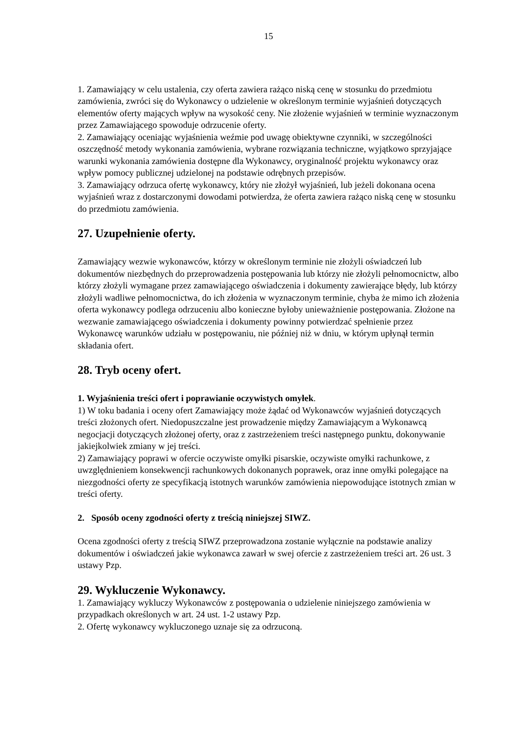15
1. Zamawiający w celu ustalenia, czy oferta zawiera rażąco niską cenę w stosunku do przedmiotu zamówienia, zwróci się do Wykonawcy o udzielenie w określonym terminie wyjaśnień dotyczących elementów oferty mających wpływ na wysokość ceny. Nie złożenie wyjaśnień w terminie wyznaczonym przez Zamawiającego spowoduje odrzucenie oferty.
2. Zamawiający oceniając wyjaśnienia weźmie pod uwagę obiektywne czynniki, w szczególności oszczędność metody wykonania zamówienia, wybrane rozwiązania techniczne, wyjątkowo sprzyjające warunki wykonania zamówienia dostępne dla Wykonawcy, oryginalność projektu wykonawcy oraz wpływ pomocy publicznej udzielonej na podstawie odrębnych przepisów.
3. Zamawiający odrzuca ofertę wykonawcy, który nie złożył wyjaśnień, lub jeżeli dokonana ocena wyjaśnień wraz z dostarczonymi dowodami potwierdza, że oferta zawiera rażąco niską cenę w stosunku do przedmiotu zamówienia.
27. Uzupełnienie oferty.
Zamawiający wezwie wykonawców, którzy w określonym terminie nie złożyli oświadczeń lub dokumentów niezbędnych do przeprowadzenia postępowania lub którzy nie złożyli pełnomocnictw, albo którzy złożyli wymagane przez zamawiającego oświadczenia i dokumenty zawierające błędy, lub którzy złożyli wadliwe pełnomocnictwa, do ich złożenia w wyznaczonym terminie, chyba że mimo ich złożenia oferta wykonawcy podlega odrzuceniu albo konieczne byłoby unieważnienie postępowania. Złożone na wezwanie zamawiającego oświadczenia i dokumenty powinny potwierdzać spełnienie przez Wykonawcę warunków udziału w postępowaniu, nie później niż w dniu, w którym upłynął termin składania ofert.
28. Tryb oceny ofert.
1. Wyjaśnienia treści ofert i poprawianie oczywistych omyłek.
1) W toku badania i oceny ofert Zamawiający może żądać od Wykonawców wyjaśnień dotyczących treści złożonych ofert. Niedopuszczalne jest prowadzenie między Zamawiającym a Wykonawcą negocjacji dotyczących złożonej oferty, oraz z zastrzeżeniem treści następnego punktu, dokonywanie jakiejkolwiek zmiany w jej treści.
2) Zamawiający poprawi w ofercie oczywiste omyłki pisarskie, oczywiste omyłki rachunkowe, z uwzględnieniem konsekwencji rachunkowych dokonanych poprawek, oraz inne omyłki polegające na niezgodności oferty ze specyfikacją istotnych warunków zamówienia niepowodujące istotnych zmian w treści oferty.
2. Sposób oceny zgodności oferty z treścią niniejszej SIWZ.
Ocena zgodności oferty z treścią SIWZ przeprowadzona zostanie wyłącznie na podstawie analizy dokumentów i oświadczeń jakie wykonawca zawarł w swej ofercie z zastrzeżeniem treści art. 26 ust. 3 ustawy Pzp.
29. Wykluczenie Wykonawcy.
1. Zamawiający wykluczy Wykonawców z postępowania o udzielenie niniejszego zamówienia w przypadkach określonych w art. 24 ust. 1-2 ustawy Pzp.
2. Ofertę wykonawcy wykluczonego uznaje się za odrzuconą.